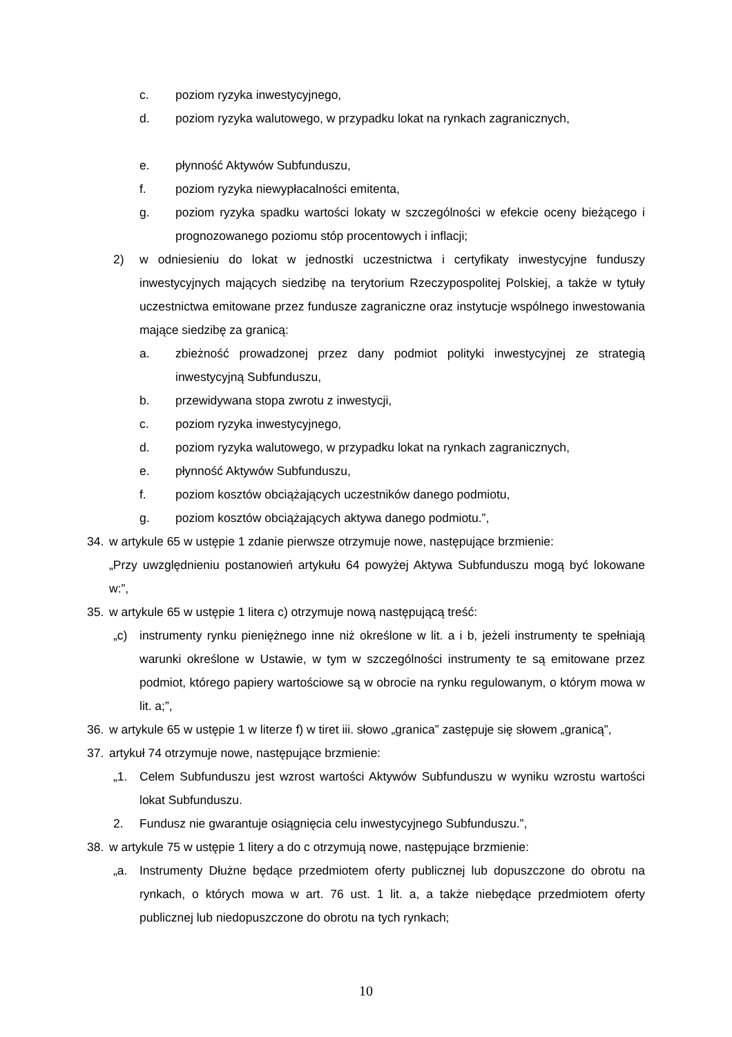c. poziom ryzyka inwestycyjnego,
d. poziom ryzyka walutowego, w przypadku lokat na rynkach zagranicznych,
e. płynność Aktywów Subfunduszu,
f. poziom ryzyka niewypłacalności emitenta,
g. poziom ryzyka spadku wartości lokaty w szczególności w efekcie oceny bieżącego i prognozowanego poziomu stóp procentowych i inflacji;
2) w odniesieniu do lokat w jednostki uczestnictwa i certyfikaty inwestycyjne funduszy inwestycyjnych mających siedzibę na terytorium Rzeczypospolitej Polskiej, a także w tytuły uczestnictwa emitowane przez fundusze zagraniczne oraz instytucje wspólnego inwestowania mające siedzibę za granicą:
a. zbieżność prowadzonej przez dany podmiot polityki inwestycyjnej ze strategią inwestycyjną Subfunduszu,
b. przewidywana stopa zwrotu z inwestycji,
c. poziom ryzyka inwestycyjnego,
d. poziom ryzyka walutowego, w przypadku lokat na rynkach zagranicznych,
e. płynność Aktywów Subfunduszu,
f. poziom kosztów obciążających uczestników danego podmiotu,
g. poziom kosztów obciążających aktywa danego podmiotu.”,
34. w artykule 65 w ustępie 1 zdanie pierwsze otrzymuje nowe, następujące brzmienie:
„Przy uwzględnieniu postanowień artykułu 64 powyżej Aktywa Subfunduszu mogą być lokowane w:”,
35. w artykule 65 w ustępie 1 litera c) otrzymuje nową następującą treść:
„c) instrumenty rynku pieniężnego inne niż określone w lit. a i b, jeżeli instrumenty te spełniają warunki określone w Ustawie, w tym w szczególności instrumenty te są emitowane przez podmiot, którego papiery wartościowe są w obrocie na rynku regulowanym, o którym mowa w lit. a;”,
36. w artykule 65 w ustępie 1 w literze f) w tiret iii. słowo „granica” zastępuje się słowem „granicą”,
37. artykuł 74 otrzymuje nowe, następujące brzmienie:
„1. Celem Subfunduszu jest wzrost wartości Aktywów Subfunduszu w wyniku wzrostu wartości lokat Subfunduszu.
2. Fundusz nie gwarantuje osiągnięcia celu inwestycyjnego Subfunduszu.”,
38. w artykule 75 w ustępie 1 litery a do c otrzymują nowe, następujące brzmienie:
„a. Instrumenty Dłużne będące przedmiotem oferty publicznej lub dopuszczone do obrotu na rynkach, o których mowa w art. 76 ust. 1 lit. a, a także niebędące przedmiotem oferty publicznej lub niedopuszczone do obrotu na tych rynkach;
10